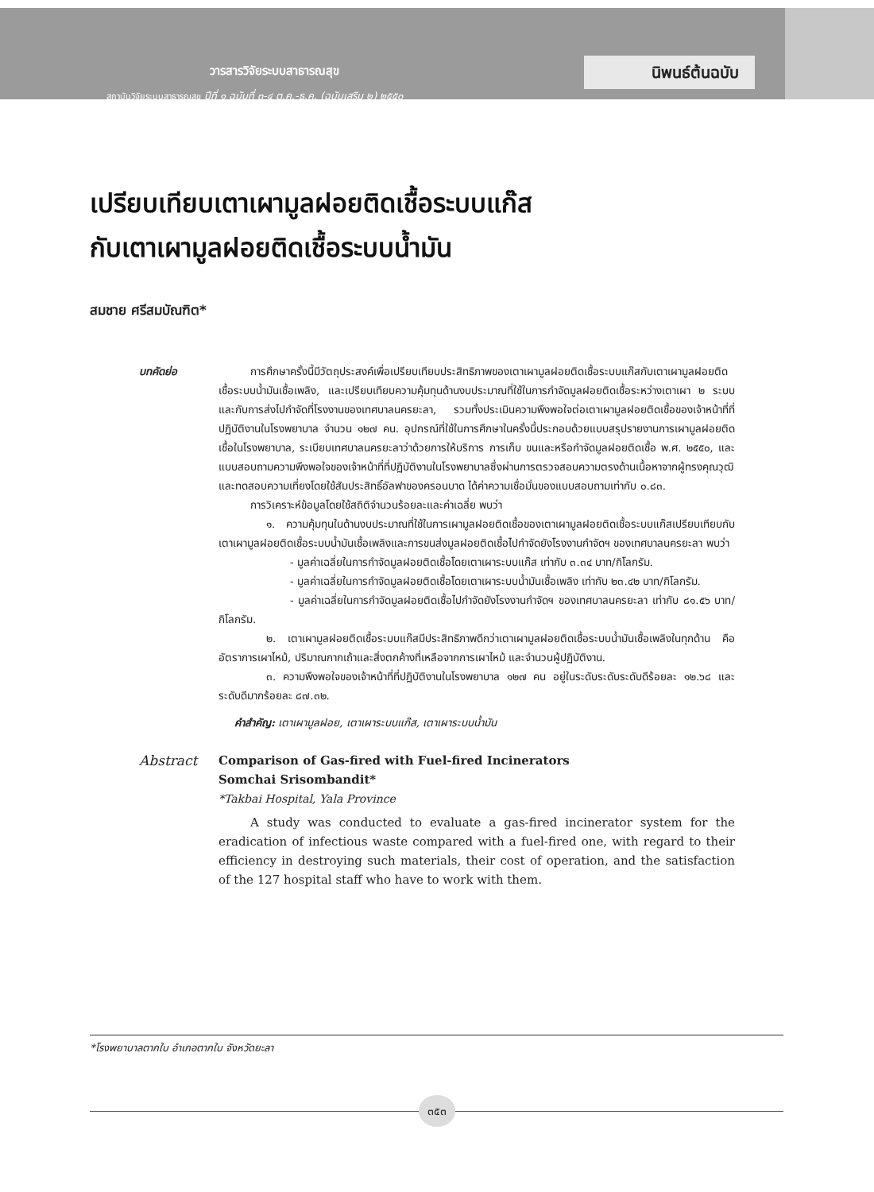วารสารวิจัยระบบสาธารณสุข
สถาบันวิจัยระบบสาธารณสุข ปีที่ ๑ ฉบับที่ ๓-๔ ต.ค.-ธ.ค. (ฉบับเสริม ๒) ๒๕๕๐
นิพนธ์ต้นฉบับ
เปรียบเทียบเตาเผามูลฝอยติดเชื้อระบบแก๊ส
กับเตาเผามูลฝอยติดเชื้อระบบน้ำมัน
สมชาย ศรีสมบัณฑิต*
บทคัดย่อ การศึกษาครั้งนี้มีวัตถุประสงค์เพื่อเปรียบเทียบประสิทธิภาพของเตาเผามูลฝอยติดเชื้อระบบแก๊สกับเตาเผามูลฝอยติดเชื้อระบบน้ำมันเชื้อเพลิง, และเปรียบเทียบความคุ้มทุนด้านงบประมาณที่ใช้ในการกำจัดมูลฝอยติดเชื้อระหว่างเตาเผา ๒ ระบบและกับการส่งไปกำจัดที่โรงงานของเทศบาลนครยะลา, รวมทั้งประเมินความพึงพอใจต่อเตาเผามูลฝอยติดเชื้อของเจ้าหน้าที่ที่ปฏิบัติงานในโรงพยาบาล จำนวน ๑๒๗ คน. อุปกรณ์ที่ใช้ในการศึกษาในครั้งนี้ประกอบด้วยแบบสรุปรายงานการเผามูลฝอยติดเชื้อในโรงพยาบาล, ระเบียบเทศบาลนครยะลาว่าด้วยการให้บริการ การเก็บ ขนและหรือกำจัดมูลฝอยติดเชื้อ พ.ศ. ๒๕๕๐, และแบบสอบถามความพึงพอใจของเจ้าหน้าที่ที่ปฏิบัติงานในโรงพยาบาลซึ่งผ่านการตรวจสอบความตรงด้านเนื้อหาจากผู้ทรงคุณวุฒิและทดสอบความเที่ยงโดยใช้สัมประสิทธิ์อัลฟาของครอนบาด ได้ค่าความเชื่อมั่นของแบบสอบถามเท่ากับ ๐.๘๓.
การวิเคราะห์ข้อมูลโดยใช้สถิติจำนวนร้อยละและค่าเฉลี่ย พบว่า
๑. ความคุ้มทุนในด้านงบประมาณที่ใช้ในการเผามูลฝอยติดเชื้อของเตาเผามูลฝอยติดเชื้อระบบแก๊สเปรียบเทียบกับเตาเผามูลฝอยติดเชื้อระบบน้ำมันเชื้อเพลิงและการขนส่งมูลฝอยติดเชื้อไปกำจัดยังโรงงานกำจัดฯ ของเทศบาลนครยะลา พบว่า
- มูลค่าเฉลี่ยในการกำจัดมูลฝอยติดเชื้อโดยเตาเผาระบบแก๊ส เท่ากับ ๓.๓๔ บาท/กิโลกรัม.
- มูลค่าเฉลี่ยในการกำจัดมูลฝอยติดเชื้อโดยเตาเผาระบบน้ำมันเชื้อเพลิง เท่ากับ ๒๓.๔๒ บาท/กิโลกรัม.
- มูลค่าเฉลี่ยในการกำจัดมูลฝอยติดเชื้อไปกำจัดยังโรงงานกำจัดฯ ของเทศบาลนครยะลา เท่ากับ ๘๑.๕๖ บาท/กิโลกรัม.
๒. เตาเผามูลฝอยติดเชื้อระบบแก๊สมีประสิทธิภาพดีกว่าเตาเผามูลฝอยติดเชื้อระบบน้ำมันเชื้อเพลิงในทุกด้าน คือ อัตราการเผาไหม้, ปริมาณกากเถ้าและสิ่งตกค้างที่เหลือจากการเผาไหม้ และจำนวนผู้ปฏิบัติงาน.
๓. ความพึงพอใจของเจ้าหน้าที่ที่ปฏิบัติงานในโรงพยาบาล ๑๒๗ คน อยู่ในระดับระดับระดับดีร้อยละ ๑๒.๖๘ และระดับดีมากร้อยละ ๘๗.๓๒.
คำสำคัญ: เตาเผามูลฝอย, เตาเผาระบบแก๊ส, เตาเผาระบบน้ำมัน
Abstract Comparison of Gas-fired with Fuel-fired Incinerators
Somchai Srisombandit*
*Takbai Hospital, Yala Province
A study was conducted to evaluate a gas-fired incinerator system for the eradication of infectious waste compared with a fuel-fired one, with regard to their efficiency in destroying such materials, their cost of operation, and the satisfaction of the 127 hospital staff who have to work with them.
*โรงพยาบาลตากใบ อำเภอตากใบ จังหวัดยะลา
๓๕๓